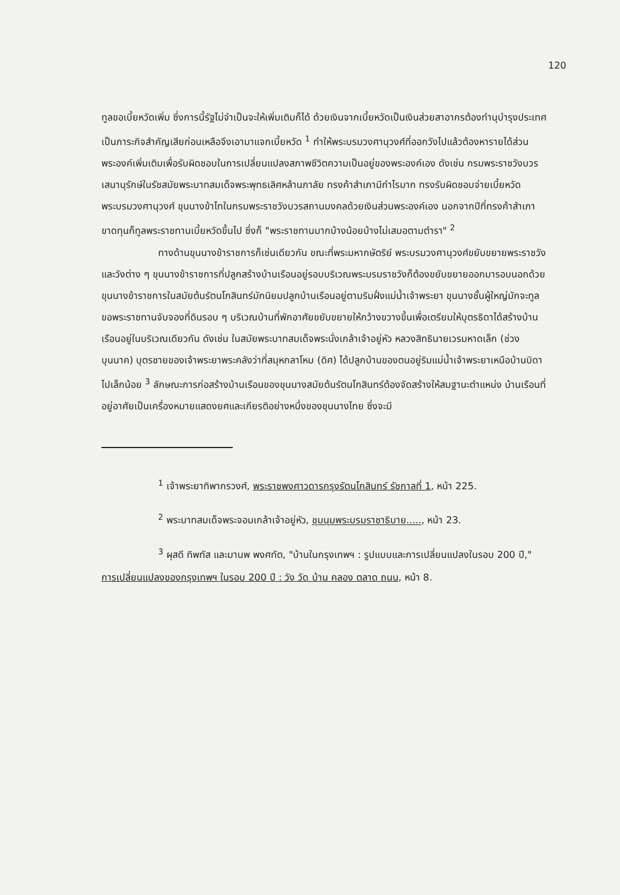120
ทูลขอเบี้ยหวัดเพิ่ม ซึ่งการนี้รัฐไม่จำเป็นจะให้เพิ่มเติมก็ได้ ด้วยเงินจากเบี้ยหวัดเป็นเงินส่วยสาอากรต้องทำนุบำรุงประเทศเป็นภาระกิจสำคัญเสียก่อนเหลือจึงเอามาแจกเบี้ยหวัด <sup>1</sup> ทำให้พระบรมวงศานุวงศ์ที่ออกวังไปแล้วต้องหารายได้ส่วนพระองค์เพิ่มเติมเพื่อรับผิดชอบในการเปลี่ยนแปลงสภาพชีวิตความเป็นอยู่ของพระองค์เอง ดังเช่น กรมพระราชวังบวรเสนานุรักษ์ในรัชสมัยพระบาทสมเด็จพระพุทธเลิศหล้านภาลัย ทรงค้าสำเภามีกำไรมาก ทรงรับผิดชอบจ่ายเบี้ยหวัดพระบรมวงศานุวงศ์ ขุนนางข้าไทในกรมพระราชวังบวรสถานมงคลด้วยเงินส่วนพระองค์เอง นอกจากปีที่ทรงค้าสำเภาขาดทุนก็ทูลพระราชทานเบี้ยหวัดขึ้นไป ซึ่งก็ "พระราชทานมากบ้างน้อยบ้างไม่เสมอตามตำรา" <sup>2</sup>
ทางด้านขุนนางข้าราชการก็เช่นเดียวกัน ขณะที่พระมหากษัตริย์ พระบรมวงศานุวงศ์ขยับขยายพระราชวังและวังต่าง ๆ ขุนนางข้าราชการที่ปลูกสร้างบ้านเรือนอยู่รอบบริเวณพระบรมราชวังก็ต้องขยับขยายออกมารอบนอกด้วย ขุนนางข้าราชการในสมัยต้นรัตนโกสินทร์มักนิยมปลูกบ้านเรือนอยู่ตามริมฝั่งแม่น้ำเจ้าพระยา ขุนนางชั้นผู้ใหญ่มักจะทูลขอพระราชทานจับจองที่ดินรอบ ๆ บริเวณบ้านที่พักอาศัยขยับขยายให้กว้างขวางขึ้นเพื่อเตรียมให้บุตรธิดาได้สร้างบ้านเรือนอยู่ในบริเวณเดียวกัน ดังเช่น ในสมัยพระบาทสมเด็จพระนั่งเกล้าเจ้าอยู่หัว หลวงสิทธินายเวรมหาดเล็ก (ช่วง บุนนาค) บุตรชายของเจ้าพระยาพระคลังว่าที่สมุหกลาโหม (ดิศ) ได้ปลูกบ้านของตนอยู่ริมแม่น้ำเจ้าพระยาเหนือบ้านบิดาไปเล็กน้อย <sup>3</sup> ลักษณะการก่อสร้างบ้านเรือนของขุนนางสมัยต้นรัตนโกสินทร์ต้องจัดสร้างให้สมฐานะตำแหน่ง บ้านเรือนที่อยู่อาศัยเป็นเครื่องหมายแสดงยศและเกียรติอย่างหนึ่งของขุนนางไทย ซึ่งจะมี
<sup>1</sup> เจ้าพระยาทิพากรวงศ์, พระราชพงศาวดารกรุงรัตนโกสินทร์ รัชกาลที่ 1, หน้า 225.
<sup>2</sup> พระบาทสมเด็จพระจอมเกล้าเจ้าอยู่หัว, ชุมนุมพระบรมราชาธิบาย....., หน้า 23.
<sup>3</sup> ผุสดี ทิพทัส และมานพ พงศทัต, "บ้านในกรุงเทพฯ : รูปแบบและการเปลี่ยนแปลงในรอบ 200 ปี," การเปลี่ยนแปลงของกรุงเทพฯ ในรอบ 200 ปี : วัง วัด บ้าน คลอง ตลาด ถนน, หน้า 8.